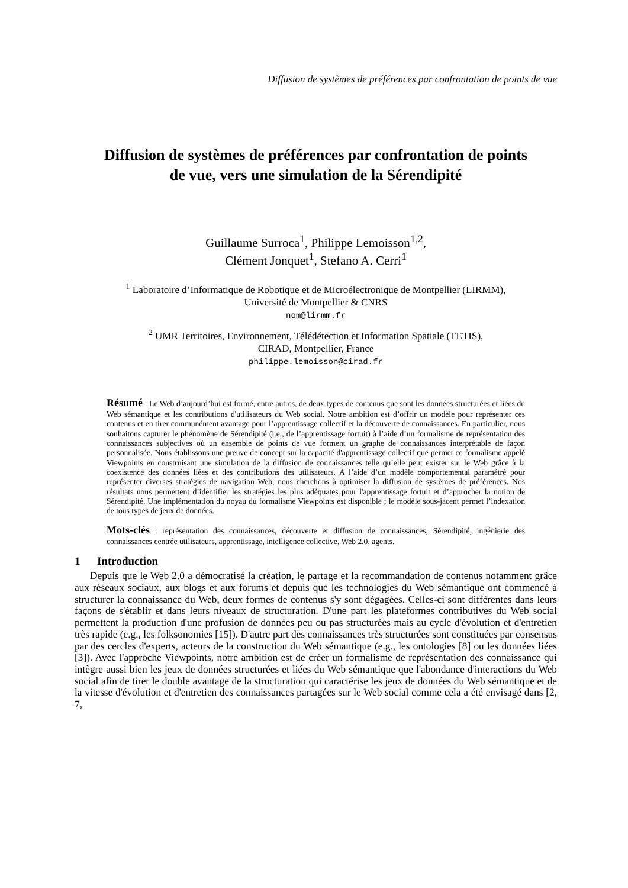Diffusion de systèmes de préférences par confrontation de points de vue
Diffusion de systèmes de préférences par confrontation de points de vue, vers une simulation de la Sérendipité
Guillaume Surroca<sup>1</sup>, Philippe Lemoisson<sup>1,2</sup>,
Clément Jonquet<sup>1</sup>, Stefano A. Cerri<sup>1</sup>
<sup>1</sup> Laboratoire d’Informatique de Robotique et de Microélectronique de Montpellier (LIRMM),
Université de Montpellier & CNRS
nom@lirmm.fr
<sup>2</sup> UMR Territoires, Environnement, Télédétection et Information Spatiale (TETIS),
CIRAD, Montpellier, France
philippe.lemoisson@cirad.fr
Résumé : Le Web d’aujourd’hui est formé, entre autres, de deux types de contenus que sont les données structurées et liées du Web sémantique et les contributions d'utilisateurs du Web social. Notre ambition est d’offrir un modèle pour représenter ces contenus et en tirer communément avantage pour l’apprentissage collectif et la découverte de connaissances. En particulier, nous souhaitons capturer le phénomène de Sérendipité (i.e., de l’apprentissage fortuit) à l’aide d’un formalisme de représentation des connaissances subjectives où un ensemble de points de vue forment un graphe de connaissances interprétable de façon personnalisée. Nous établissons une preuve de concept sur la capacité d'apprentissage collectif que permet ce formalisme appelé Viewpoints en construisant une simulation de la diffusion de connaissances telle qu’elle peut exister sur le Web grâce à la coexistence des données liées et des contributions des utilisateurs. A l’aide d’un modèle comportemental paramétré pour représenter diverses stratégies de navigation Web, nous cherchons à optimiser la diffusion de systèmes de préférences. Nos résultats nous permettent d’identifier les stratégies les plus adéquates pour l'apprentissage fortuit et d’approcher la notion de Sérendipité. Une implémentation du noyau du formalisme Viewpoints est disponible ; le modèle sous-jacent permet l’indexation de tous types de jeux de données.
Mots-clés : représentation des connaissances, découverte et diffusion de connaissances, Sérendipité, ingénierie des connaissances centrée utilisateurs, apprentissage, intelligence collective, Web 2.0, agents.
1 Introduction
Depuis que le Web 2.0 a démocratisé la création, le partage et la recommandation de contenus notamment grâce aux réseaux sociaux, aux blogs et aux forums et depuis que les technologies du Web sémantique ont commencé à structurer la connaissance du Web, deux formes de contenus s'y sont dégagées. Celles-ci sont différentes dans leurs façons de s'établir et dans leurs niveaux de structuration. D'une part les plateformes contributives du Web social permettent la production d'une profusion de données peu ou pas structurées mais au cycle d'évolution et d'entretien très rapide (e.g., les folksonomies [15]). D'autre part des connaissances très structurées sont constituées par consensus par des cercles d'experts, acteurs de la construction du Web sémantique (e.g., les ontologies [8] ou les données liées [3]). Avec l'approche Viewpoints, notre ambition est de créer un formalisme de représentation des connaissance qui intègre aussi bien les jeux de données structurées et liées du Web sémantique que l'abondance d'interactions du Web social afin de tirer le double avantage de la structuration qui caractérise les jeux de données du Web sémantique et de la vitesse d'évolution et d'entretien des connaissances partagées sur le Web social comme cela a été envisagé dans [2, 7,